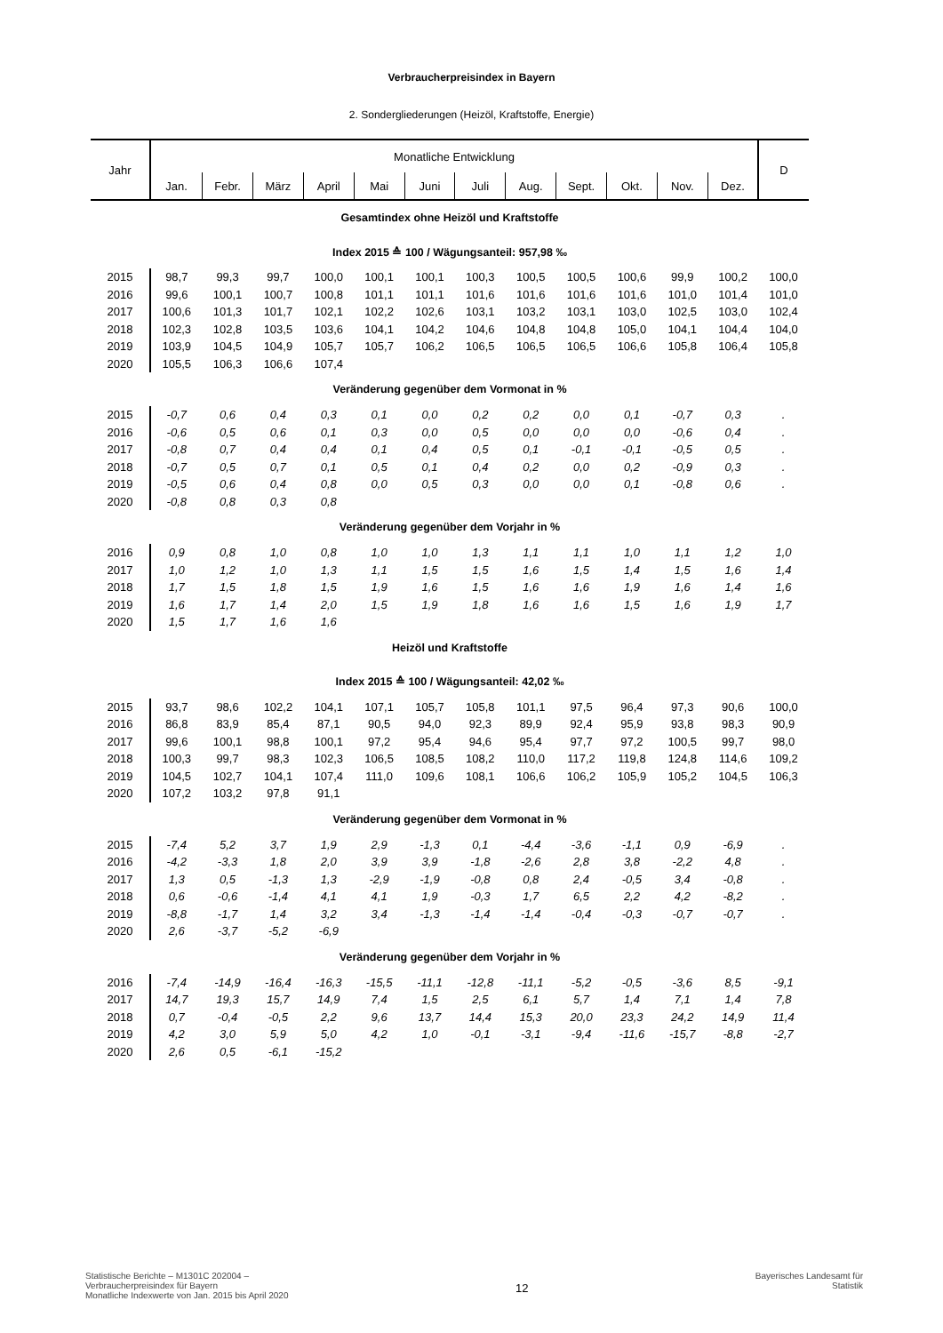Verbraucherpreisindex in Bayern
2. Sondergliederungen (Heizöl, Kraftstoffe, Energie)
| Jahr | Monatliche Entwicklung | | | | | | | | | | | | D |
| --- | --- | --- | --- | --- | --- | --- | --- | --- | --- | --- | --- | --- | --- |
| | Jan. | Febr. | März | April | Mai | Juni | Juli | Aug. | Sept. | Okt. | Nov. | Dez. | |
| Gesamtindex ohne Heizöl und Kraftstoffe | | | | | | | | | | | | | |
| Index 2015 ≙ 100 / Wägungsanteil: 957,98 ‰ | | | | | | | | | | | | | |
| 2015 | 98,7 | 99,3 | 99,7 | 100,0 | 100,1 | 100,1 | 100,3 | 100,5 | 100,5 | 100,6 | 99,9 | 100,2 | 100,0 |
| 2016 | 99,6 | 100,1 | 100,7 | 100,8 | 101,1 | 101,1 | 101,6 | 101,6 | 101,6 | 101,6 | 101,0 | 101,4 | 101,0 |
| 2017 | 100,6 | 101,3 | 101,7 | 102,1 | 102,2 | 102,6 | 103,1 | 103,2 | 103,1 | 103,0 | 102,5 | 103,0 | 102,4 |
| 2018 | 102,3 | 102,8 | 103,5 | 103,6 | 104,1 | 104,2 | 104,6 | 104,8 | 104,8 | 105,0 | 104,1 | 104,4 | 104,0 |
| 2019 | 103,9 | 104,5 | 104,9 | 105,7 | 105,7 | 106,2 | 106,5 | 106,5 | 106,5 | 106,6 | 105,8 | 106,4 | 105,8 |
| 2020 | 105,5 | 106,3 | 106,6 | 107,4 | | | | | | | | | |
| Veränderung gegenüber dem Vormonat in % | | | | | | | | | | | | | |
| 2015 | -0,7 | 0,6 | 0,4 | 0,3 | 0,1 | 0,0 | 0,2 | 0,2 | 0,0 | 0,1 | -0,7 | 0,3 | . |
| 2016 | -0,6 | 0,5 | 0,6 | 0,1 | 0,3 | 0,0 | 0,5 | 0,0 | 0,0 | 0,0 | -0,6 | 0,4 | . |
| 2017 | -0,8 | 0,7 | 0,4 | 0,4 | 0,1 | 0,4 | 0,5 | 0,1 | -0,1 | -0,1 | -0,5 | 0,5 | . |
| 2018 | -0,7 | 0,5 | 0,7 | 0,1 | 0,5 | 0,1 | 0,4 | 0,2 | 0,0 | 0,2 | -0,9 | 0,3 | . |
| 2019 | -0,5 | 0,6 | 0,4 | 0,8 | 0,0 | 0,5 | 0,3 | 0,0 | 0,0 | 0,1 | -0,8 | 0,6 | . |
| 2020 | -0,8 | 0,8 | 0,3 | 0,8 | | | | | | | | | |
| Veränderung gegenüber dem Vorjahr in % | | | | | | | | | | | | | |
| 2016 | 0,9 | 0,8 | 1,0 | 0,8 | 1,0 | 1,0 | 1,3 | 1,1 | 1,1 | 1,0 | 1,1 | 1,2 | 1,0 |
| 2017 | 1,0 | 1,2 | 1,0 | 1,3 | 1,1 | 1,5 | 1,5 | 1,6 | 1,5 | 1,4 | 1,5 | 1,6 | 1,4 |
| 2018 | 1,7 | 1,5 | 1,8 | 1,5 | 1,9 | 1,6 | 1,5 | 1,6 | 1,6 | 1,9 | 1,6 | 1,4 | 1,6 |
| 2019 | 1,6 | 1,7 | 1,4 | 2,0 | 1,5 | 1,9 | 1,8 | 1,6 | 1,6 | 1,5 | 1,6 | 1,9 | 1,7 |
| 2020 | 1,5 | 1,7 | 1,6 | 1,6 | | | | | | | | | |
| Heizöl und Kraftstoffe | | | | | | | | | | | | | |
| Index 2015 ≙ 100 / Wägungsanteil: 42,02 ‰ | | | | | | | | | | | | | |
| 2015 | 93,7 | 98,6 | 102,2 | 104,1 | 107,1 | 105,7 | 105,8 | 101,1 | 97,5 | 96,4 | 97,3 | 90,6 | 100,0 |
| 2016 | 86,8 | 83,9 | 85,4 | 87,1 | 90,5 | 94,0 | 92,3 | 89,9 | 92,4 | 95,9 | 93,8 | 98,3 | 90,9 |
| 2017 | 99,6 | 100,1 | 98,8 | 100,1 | 97,2 | 95,4 | 94,6 | 95,4 | 97,7 | 97,2 | 100,5 | 99,7 | 98,0 |
| 2018 | 100,3 | 99,7 | 98,3 | 102,3 | 106,5 | 108,5 | 108,2 | 110,0 | 117,2 | 119,8 | 124,8 | 114,6 | 109,2 |
| 2019 | 104,5 | 102,7 | 104,1 | 107,4 | 111,0 | 109,6 | 108,1 | 106,6 | 106,2 | 105,9 | 105,2 | 104,5 | 106,3 |
| 2020 | 107,2 | 103,2 | 97,8 | 91,1 | | | | | | | | | |
| Veränderung gegenüber dem Vormonat in % | | | | | | | | | | | | | |
| 2015 | -7,4 | 5,2 | 3,7 | 1,9 | 2,9 | -1,3 | 0,1 | -4,4 | -3,6 | -1,1 | 0,9 | -6,9 | . |
| 2016 | -4,2 | -3,3 | 1,8 | 2,0 | 3,9 | 3,9 | -1,8 | -2,6 | 2,8 | 3,8 | -2,2 | 4,8 | . |
| 2017 | 1,3 | 0,5 | -1,3 | 1,3 | -2,9 | -1,9 | -0,8 | 0,8 | 2,4 | -0,5 | 3,4 | -0,8 | . |
| 2018 | 0,6 | -0,6 | -1,4 | 4,1 | 4,1 | 1,9 | -0,3 | 1,7 | 6,5 | 2,2 | 4,2 | -8,2 | . |
| 2019 | -8,8 | -1,7 | 1,4 | 3,2 | 3,4 | -1,3 | -1,4 | -1,4 | -0,4 | -0,3 | -0,7 | -0,7 | . |
| 2020 | 2,6 | -3,7 | -5,2 | -6,9 | | | | | | | | | |
| Veränderung gegenüber dem Vorjahr in % | | | | | | | | | | | | | |
| 2016 | -7,4 | -14,9 | -16,4 | -16,3 | -15,5 | -11,1 | -12,8 | -11,1 | -5,2 | -0,5 | -3,6 | 8,5 | -9,1 |
| 2017 | 14,7 | 19,3 | 15,7 | 14,9 | 7,4 | 1,5 | 2,5 | 6,1 | 5,7 | 1,4 | 7,1 | 1,4 | 7,8 |
| 2018 | 0,7 | -0,4 | -0,5 | 2,2 | 9,6 | 13,7 | 14,4 | 15,3 | 20,0 | 23,3 | 24,2 | 14,9 | 11,4 |
| 2019 | 4,2 | 3,0 | 5,9 | 5,0 | 4,2 | 1,0 | -0,1 | -3,1 | -9,4 | -11,6 | -15,7 | -8,8 | -2,7 |
| 2020 | 2,6 | 0,5 | -6,1 | -15,2 | | | | | | | | | |
Statistische Berichte – M1301C 202004 –
Verbraucherpreisindex für Bayern
Monatliche Indexwerte von Jan. 2015 bis April 2020
12
Bayerisches Landesamt für
Statistik